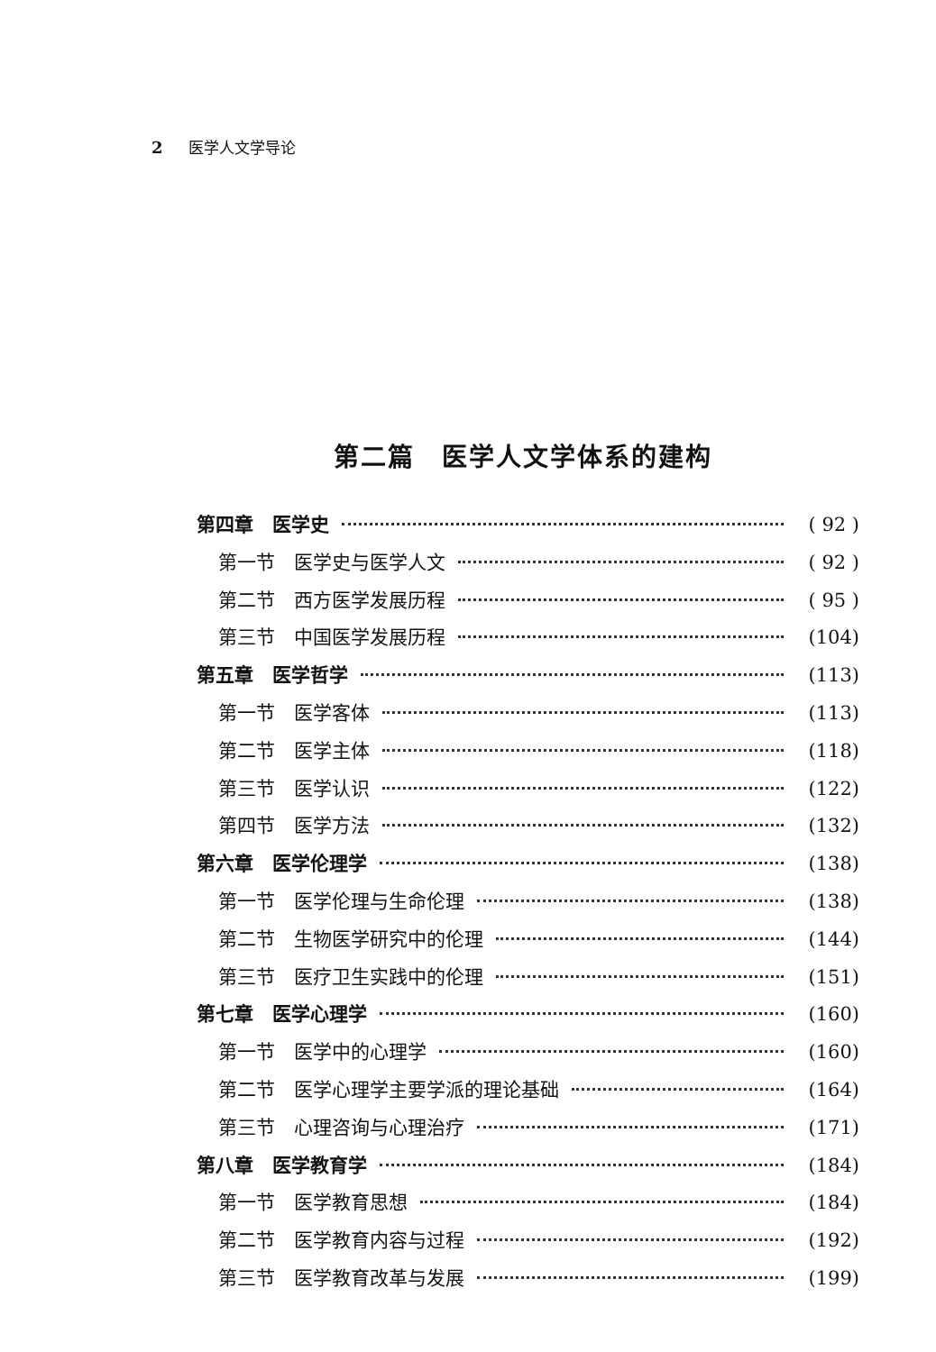2 医学人文学导论
第二篇　医学人文学体系的建构
第四章　医学史 ( 92 )
第一节　医学史与医学人文 ( 92 )
第二节　西方医学发展历程 ( 95 )
第三节　中国医学发展历程 (104)
第五章　医学哲学 (113)
第一节　医学客体 (113)
第二节　医学主体 (118)
第三节　医学认识 (122)
第四节　医学方法 (132)
第六章　医学伦理学 (138)
第一节　医学伦理与生命伦理 (138)
第二节　生物医学研究中的伦理 (144)
第三节　医疗卫生实践中的伦理 (151)
第七章　医学心理学 (160)
第一节　医学中的心理学 (160)
第二节　医学心理学主要学派的理论基础 (164)
第三节　心理咨询与心理治疗 (171)
第八章　医学教育学 (184)
第一节　医学教育思想 (184)
第二节　医学教育内容与过程 (192)
第三节　医学教育改革与发展 (199)